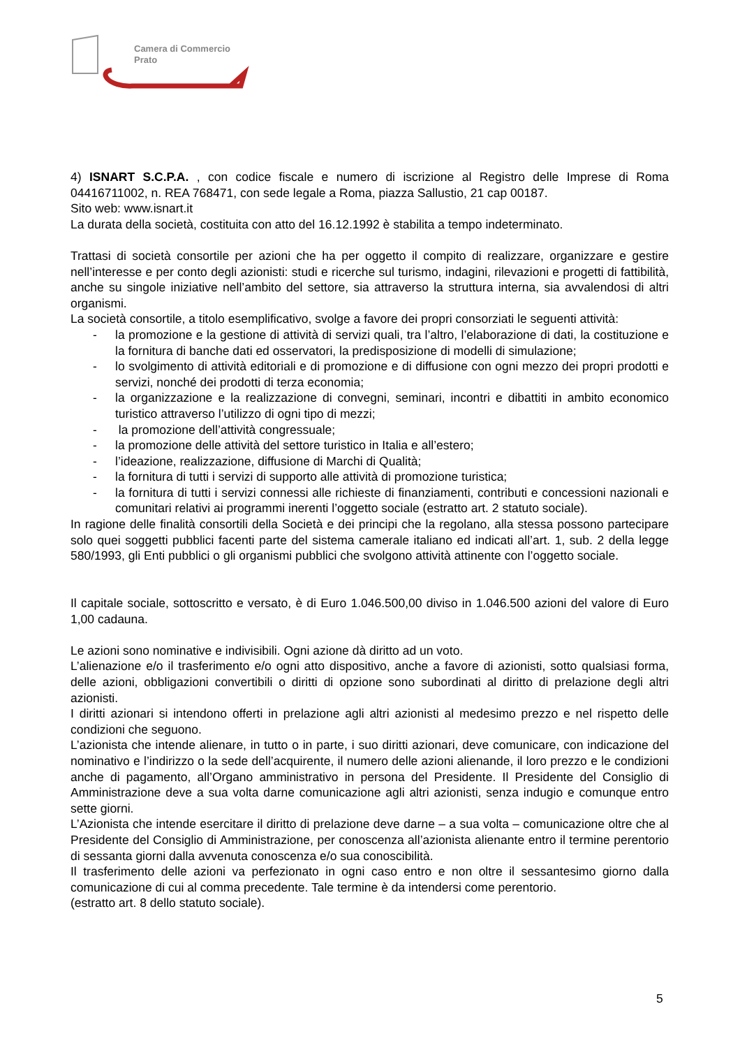Camera di Commercio
Prato
4) ISNART S.C.P.A. , con codice fiscale e numero di iscrizione al Registro delle Imprese di Roma 04416711002, n. REA 768471, con sede legale a Roma, piazza Sallustio, 21 cap 00187.
Sito web: www.isnart.it
La durata della società, costituita con atto del 16.12.1992 è stabilita a tempo indeterminato.
Trattasi di società consortile per azioni che ha per oggetto il compito di realizzare, organizzare e gestire nell’interesse e per conto degli azionisti: studi e ricerche sul turismo, indagini, rilevazioni e progetti di fattibilità, anche su singole iniziative nell’ambito del settore, sia attraverso la struttura interna, sia avvalendosi di altri organismi.
La società consortile, a titolo esemplificativo, svolge a favore dei propri consorziati le seguenti attività:
- la promozione e la gestione di attività di servizi quali, tra l’altro, l’elaborazione di dati, la costituzione e la fornitura di banche dati ed osservatori, la predisposizione di modelli di simulazione;
- lo svolgimento di attività editoriali e di promozione e di diffusione con ogni mezzo dei propri prodotti e servizi, nonché dei prodotti di terza economia;
- la organizzazione e la realizzazione di convegni, seminari, incontri e dibattiti in ambito economico turistico attraverso l’utilizzo di ogni tipo di mezzi;
- la promozione dell’attività congressuale;
- la promozione delle attività del settore turistico in Italia e all’estero;
- l’ideazione, realizzazione, diffusione di Marchi di Qualità;
- la fornitura di tutti i servizi di supporto alle attività di promozione turistica;
- la fornitura di tutti i servizi connessi alle richieste di finanziamenti, contributi e concessioni nazionali e comunitari relativi ai programmi inerenti l’oggetto sociale (estratto art. 2 statuto sociale).
In ragione delle finalità consortili della Società e dei principi che la regolano, alla stessa possono partecipare solo quei soggetti pubblici facenti parte del sistema camerale italiano ed indicati all’art. 1, sub. 2 della legge 580/1993, gli Enti pubblici o gli organismi pubblici che svolgono attività attinente con l’oggetto sociale.
Il capitale sociale, sottoscritto e versato, è di Euro 1.046.500,00 diviso in 1.046.500 azioni del valore di Euro 1,00 cadauna.
Le azioni sono nominative e indivisibili. Ogni azione dà diritto ad un voto.
L’alienazione e/o il trasferimento e/o ogni atto dispositivo, anche a favore di azionisti, sotto qualsiasi forma, delle azioni, obbligazioni convertibili o diritti di opzione sono subordinati al diritto di prelazione degli altri azionisti.
I diritti azionari si intendono offerti in prelazione agli altri azionisti al medesimo prezzo e nel rispetto delle condizioni che seguono.
L’azionista che intende alienare, in tutto o in parte, i suo diritti azionari, deve comunicare, con indicazione del nominativo e l’indirizzo o la sede dell’acquirente, il numero delle azioni alienande, il loro prezzo e le condizioni anche di pagamento, all’Organo amministrativo in persona del Presidente. Il Presidente del Consiglio di Amministrazione deve a sua volta darne comunicazione agli altri azionisti, senza indugio e comunque entro sette giorni.
L’Azionista che intende esercitare il diritto di prelazione deve darne – a sua volta – comunicazione oltre che al Presidente del Consiglio di Amministrazione, per conoscenza all’azionista alienante entro il termine perentorio di sessanta giorni dalla avvenuta conoscenza e/o sua conoscibilità.
Il trasferimento delle azioni va perfezionato in ogni caso entro e non oltre il sessantesimo giorno dalla comunicazione di cui al comma precedente. Tale termine è da intendersi come perentorio.
(estratto art. 8 dello statuto sociale).
5